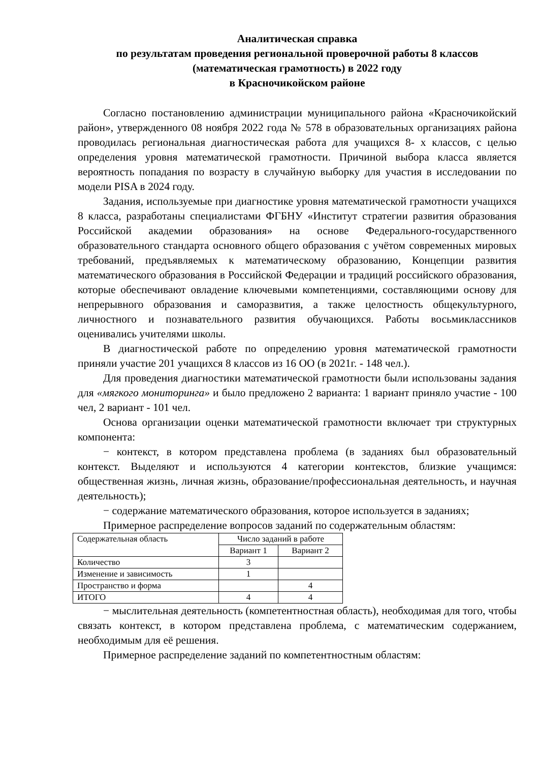Аналитическая справка
по результатам проведения региональной проверочной работы 8 классов
(математическая грамотность) в 2022 году
в Красночикойском районе
Согласно постановлению администрации муниципального района «Красночикойский район», утвержденного 08 ноября 2022 года № 578 в образовательных организациях района проводилась региональная диагностическая работа для учащихся 8- х классов, с целью определения уровня математической грамотности. Причиной выбора класса является вероятность попадания по возрасту в случайную выборку для участия в исследовании по модели PISA в 2024 году.
Задания, используемые при диагностике уровня математической грамотности учащихся 8 класса, разработаны специалистами ФГБНУ «Институт стратегии развития образования Российской академии образования» на основе Федерального-государственного образовательного стандарта основного общего образования с учётом современных мировых требований, предъявляемых к математическому образованию, Концепции развития математического образования в Российской Федерации и традиций российского образования, которые обеспечивают овладение ключевыми компетенциями, составляющими основу для непрерывного образования и саморазвития, а также целостность общекультурного, личностного и познавательного развития обучающихся. Работы восьмиклассников оценивались учителями школы.
В диагностической работе по определению уровня математической грамотности приняли участие 201 учащихся 8 классов из 16 ОО (в 2021г. - 148 чел.).
Для проведения диагностики математической грамотности были использованы задания для «мягкого мониторинга» и было предложено 2 варианта: 1 вариант приняло участие - 100 чел, 2 вариант - 101 чел.
Основа организации оценки математической грамотности включает три структурных компонента:
− контекст, в котором представлена проблема (в заданиях был образовательный контекст. Выделяют и используются 4 категории контекстов, близкие учащимся: общественная жизнь, личная жизнь, образование/профессиональная деятельность, и научная деятельность);
− содержание математического образования, которое используется в заданиях;
Примерное распределение вопросов заданий по содержательным областям:
| Содержательная область | Число заданий в работе | |
| | Вариант 1 | Вариант 2 |
| Количество | 3 | |
| Изменение и зависимость | 1 | |
| Пространство и форма | | 4 |
| ИТОГО | 4 | 4 |
− мыслительная деятельность (компетентностная область), необходимая для того, чтобы связать контекст, в котором представлена проблема, с математическим содержанием, необходимым для её решения.
Примерное распределение заданий по компетентностным областям: